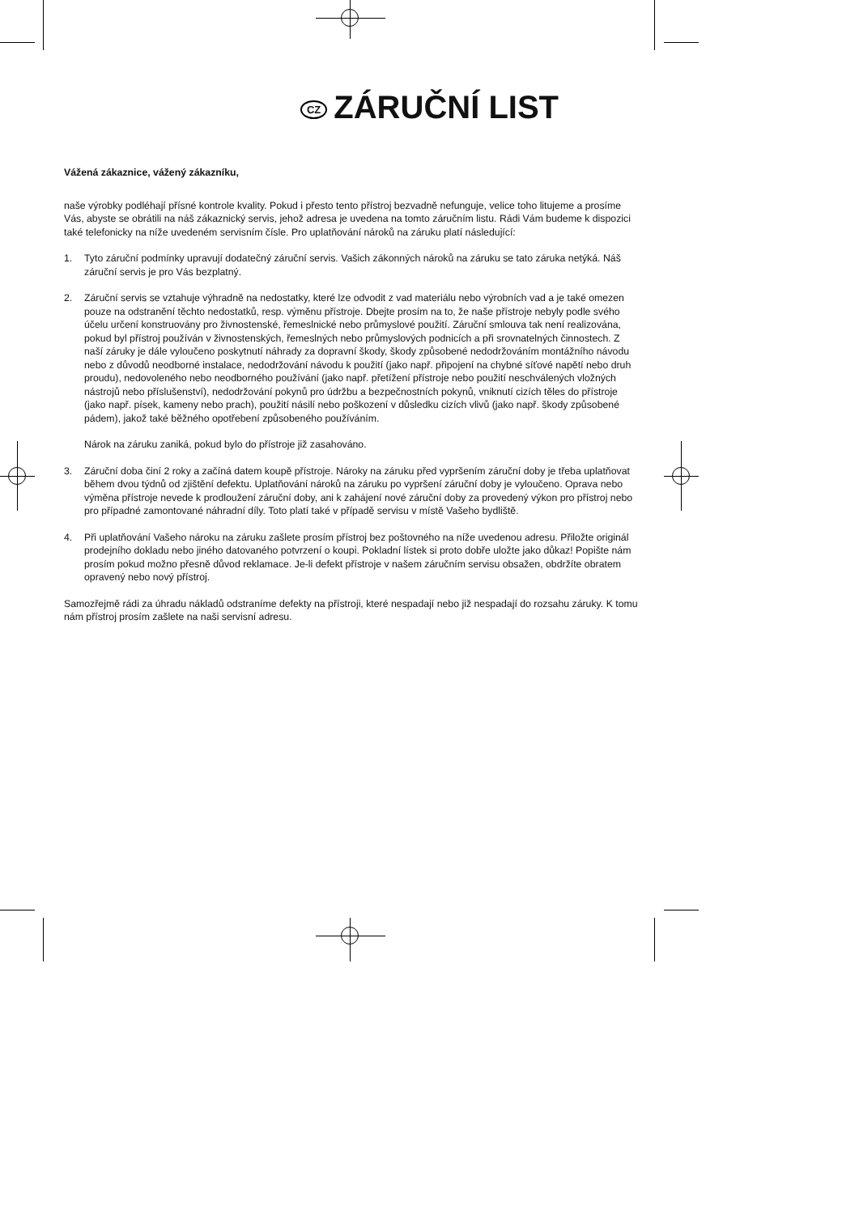CZ ZÁRUČNÍ LIST
Vážená zákaznice, vážený zákazníku,
naše výrobky podléhají přísné kontrole kvality. Pokud i přesto tento přístroj bezvadně nefunguje, velice toho litujeme a prosíme Vás, abyste se obrátili na náš zákaznický servis, jehož adresa je uvedena na tomto záručním listu. Rádi Vám budeme k dispozici také telefonicky na níže uvedeném servisním čísle. Pro uplatňování nároků na záruku platí následující:
1. Tyto záruční podmínky upravují dodatečný záruční servis. Vašich zákonných nároků na záruku se tato záruka netýká. Náš záruční servis je pro Vás bezplatný.
2. Záruční servis se vztahuje výhradně na nedostatky, které lze odvodit z vad materiálu nebo výrobních vad a je také omezen pouze na odstranění těchto nedostatků, resp. výměnu přístroje. Dbejte prosím na to, že naše přístroje nebyly podle svého účelu určení konstruovány pro živnostenské, řemeslnické nebo průmyslové použití. Záruční smlouva tak není realizována, pokud byl přístroj používán v živnostenských, řemeslných nebo průmyslových podnicích a při srovnatelných činnostech. Z naší záruky je dále vyloučeno poskytnutí náhrady za dopravní škody, škody způsobené nedodržováním montážního návodu nebo z důvodů neodborné instalace, nedodržování návodu k použití (jako např. připojení na chybné síťové napětí nebo druh proudu), nedovoleného nebo neodborného používání (jako např. přetížení přístroje nebo použití neschválených vložných nástrojů nebo příslušenství), nedodržování pokynů pro údržbu a bezpečnostních pokynů, vniknutí cizích těles do přístroje (jako např. písek, kameny nebo prach), použití násilí nebo poškození v důsledku cizích vlivů (jako např. škody způsobené pádem), jakož také běžného opotřebení způsobeného používáním.
Nárok na záruku zaniká, pokud bylo do přístroje již zasahováno.
3. Záruční doba činí 2 roky a začíná datem koupě přístroje. Nároky na záruku před vypršením záruční doby je třeba uplatňovat během dvou týdnů od zjištění defektu. Uplatňování nároků na záruku po vypršení záruční doby je vyloučeno. Oprava nebo výměna přístroje nevede k prodloužení záruční doby, ani k zahájení nové záruční doby za provedený výkon pro přístroj nebo pro případné zamontované náhradní díly. Toto platí také v případě servisu v místě Vašeho bydliště.
4. Při uplatňování Vašeho nároku na záruku zašlete prosím přístroj bez poštovného na níže uvedenou adresu. Přiložte originál prodejního dokladu nebo jiného datovaného potvrzení o koupi. Pokladní lístek si proto dobře uložte jako důkaz! Popište nám prosím pokud možno přesně důvod reklamace. Je-li defekt přístroje v našem záručním servisu obsažen, obdržíte obratem opravený nebo nový přístroj.
Samozřejmě rádi za úhradu nákladů odstraníme defekty na přístroji, které nespadají nebo již nespadají do rozsahu záruky. K tomu nám přístroj prosím zašlete na naši servisní adresu.